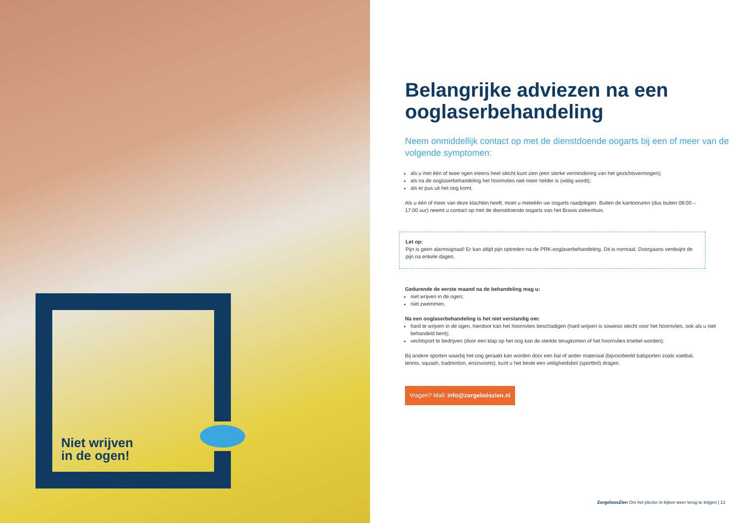Niet wrijven
in de ogen!
Belangrijke adviezen na een ooglaserbehandeling
Neem onmiddellijk contact op met de dienstdoende oogarts bij een of meer van de volgende symptomen:
als u met één of twee ogen ineens heel slecht kunt zien (een sterke vermindering van het gezichtsvermogen);
als na de ooglaserbehandeling het hoornvlies niet meer helder is (wittig wordt);
als er pus uit het oog komt.
Als u één of meer van deze klachten heeft, moet u meteéén uw oogarts raadplegen. Buiten de kantooruren (dus buiten 08:00 – 17:00 uur) neemt u contact op met de dienstdoende oogarts van het Bravis ziekenhuis.
Let op:
Pijn is geen alarmsignaal! Er kan altijd pijn optreden na de PRK-ooglaserbehandeling. Dit is normaal. Doorgaans verdwijnt de pijn na enkele dagen.
Gedurende de eerste maand na de behandeling mag u:
niet wrijven in de ogen;
niet zwemmen.
Na een ooglaserbehandeling is het niet verstandig om:
hard te wrijven in de ogen, hierdoor kan het hoornvlies beschadigen (hard wrijven is sowieso slecht voor het hoornvlies, ook als u niet behandeld bent);
vechtsport te bedrijven (door een klap op het oog kan de sterkte terugkomen of het hoornvlies troebel worden);
Bij andere sporten waarbij het oog geraakt kan worden door een bal of ander materiaal (bijvoorbeeld balsporten zoals voetbal, tennis, squash, badminton, enzovoorts), kunt u het beste een veiligheidsbril (sportbril) dragen.
Vragen? Mail: info@zorgeloószien.nl
ZorgeloosZien Om het plezier in kijken weer terug te krijgen | 13